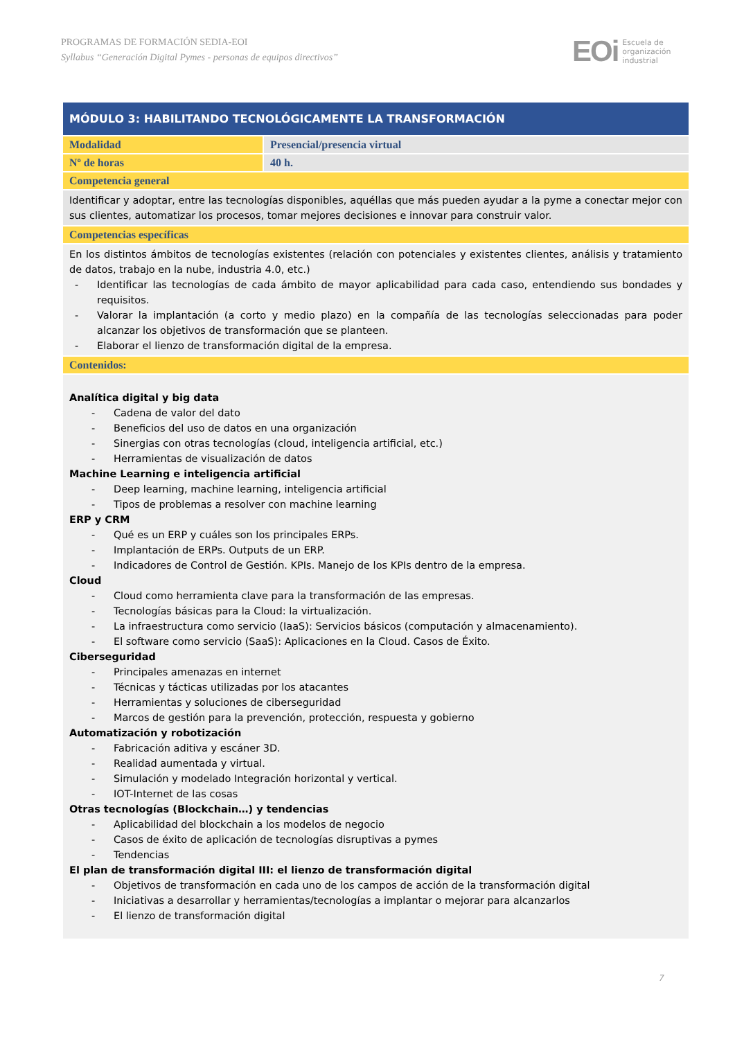PROGRAMAS DE FORMACIÓN SEDIA-EOI
Syllabus “Generación Digital Pymes - personas de equipos directivos”
EOi Escuela de
organización
industrial
| MÓDULO 3: HABILITANDO TECNOLÓGICAMENTE LA TRANSFORMACIÓN | |
| Modalidad | Presencial/presencia virtual |
| Nº de horas | 40 h. |
| Competencia general | |
| Identificar y adoptar, entre las tecnologías disponibles, aquéllas que más pueden ayudar a la pyme a conectar mejor con sus clientes, automatizar los procesos, tomar mejores decisiones e innovar para construir valor. | |
| Competencias específicas | |
| En los distintos ámbitos de tecnologías existentes (relación con potenciales y existentes clientes, análisis y tratamiento de datos, trabajo en la nube, industria 4.0, etc.) - Identificar las tecnologías de cada ámbito de mayor aplicabilidad para cada caso, entendiendo sus bondades y requisitos. - Valorar la implantación (a corto y medio plazo) en la compañía de las tecnologías seleccionadas para poder alcanzar los objetivos de transformación que se planteen. - Elaborar el lienzo de transformación digital de la empresa. | |
| Contenidos: | |
| Analítica digital y big data - Cadena de valor del dato - Beneficios del uso de datos en una organización - Sinergias con otras tecnologías (cloud, inteligencia artificial, etc.) - Herramientas de visualización de datos Machine Learning e inteligencia artificial - Deep learning, machine learning, inteligencia artificial - Tipos de problemas a resolver con machine learning ERP y CRM - Qué es un ERP y cuáles son los principales ERPs. - Implantación de ERPs. Outputs de un ERP. - Indicadores de Control de Gestión. KPIs. Manejo de los KPIs dentro de la empresa. Cloud - Cloud como herramienta clave para la transformación de las empresas. - Tecnologías básicas para la Cloud: la virtualización. - La infraestructura como servicio (IaaS): Servicios básicos (computación y almacenamiento). - El software como servicio (SaaS): Aplicaciones en la Cloud. Casos de Éxito. Ciberseguridad - Principales amenazas en internet - Técnicas y tácticas utilizadas por los atacantes - Herramientas y soluciones de ciberseguridad - Marcos de gestión para la prevención, protección, respuesta y gobierno Automatización y robotización - Fabricación aditiva y escáner 3D. - Realidad aumentada y virtual. - Simulación y modelado Integración horizontal y vertical. - IOT-Internet de las cosas Otras tecnologías (Blockchain…) y tendencias - Aplicabilidad del blockchain a los modelos de negocio - Casos de éxito de aplicación de tecnologías disruptivas a pymes - Tendencias El plan de transformación digital III: el lienzo de transformación digital - Objetivos de transformación en cada uno de los campos de acción de la transformación digital - Iniciativas a desarrollar y herramientas/tecnologías a implantar o mejorar para alcanzarlos - El lienzo de transformación digital | |
7